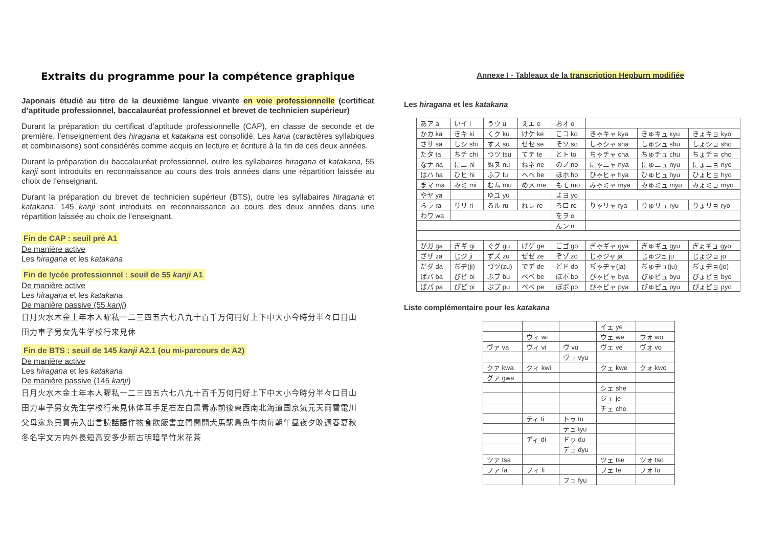Extraits du programme pour la compétence graphique
Japonais étudié au titre de la deuxième langue vivante en voie professionnelle (certificat d’aptitude professionnel, baccalauréat professionnel et brevet de technicien supérieur)
Durant la préparation du certificat d’aptitude professionnelle (CAP), en classe de seconde et de première, l’enseignement des hiragana et katakana est consolidé. Les kana (caractères syllabiques et combinaisons) sont considérés comme acquis en lecture et écriture à la fin de ces deux années.
Durant la préparation du baccalauréat professionnel, outre les syllabaires hiragana et katakana, 55 kanji sont introduits en reconnaissance au cours des trois années dans une répartition laissée au choix de l’enseignant.
Durant la préparation du brevet de technicien supérieur (BTS), outre les syllabaires hiragana et katakana, 145 kanji sont introduits en reconnaissance au cours des deux années dans une répartition laissée au choix de l’enseignant.
Fin de CAP : seuil pré A1
De manière active
Les hiragana et les katakana
Fin de lycée professionnel : seuil de 55 kanji A1
De manière active
Les hiragana et les katakana
De manière passive (55 kanji)
日月火水木金土年本人曜私一二三四五六七八九十百千万何円好上下中大小今時分半々口目山
田力車子男女先生学校行来見休
Fin de BTS : seuil de 145 kanji A2.1 (ou mi-parcours de A2)
De manière active
Les hiragana et les katakana
De manière passive (145 kanji)
日月火水木金土年本人曜私一二三四五六七八九十百千万何円好上下中大小今時分半々口目山
田力車子男女先生学校行来見休体耳手足右左白黒青赤前後東西南北海道国京気元天雨雪電川
父母家糸貝買売入出言読話語作物食飲飯書立門聞間犬馬駅鳥魚牛肉毎朝午昼夜夕晩週春夏秋
冬名字文方内外長短高安多少新古明暗早竹米花茶
Annexe I - Tableaux de la transcription Hepburn modifiée
Les hiragana et les katakana
| あア a | いイ i | うウ u | えエ e | おオ o | | | |
| かカ ka | きキ ki | くク ku | けケ ke | こコ ko | きゃキャ kya | きゅキュ kyu | きょキョ kyo |
| さサ sa | しシ shi | すス su | せセ se | そソ so | しゃシャ sha | しゅシュ shu | しょショ sho |
| たタ ta | ちチ chi | つツ tsu | てテ te | とト to | ちゃチャ cha | ちゅチュ chu | ちょチョ cho |
| なナ na | にニ ni | ぬヌ nu | ねネ ne | のノ no | にゃニャ nya | にゅニュ nyu | にょニョ nyo |
| はハ ha | ひヒ hi | ふフ fu | へヘ he | ほホ ho | ひゃヒャ hya | ひゅヒュ hyu | ひょヒョ hyo |
| まマ ma | みミ mi | むム mu | めメ me | もモ mo | みゃミャ mya | みゅミュ myu | みょミョ myo |
| やヤ ya | | ゆユ yu | | よヨ yo | | | |
| らラ ra | りリ ri | るル ru | れレ re | ろロ ro | りゃリャ rya | りゅリュ ryu | りょリョ ryo |
| わワ wa | | | | をヲ o | | | |
| | | | | んン n | | | |
| がガ ga | ぎギ gi | ぐグ gu | げゲ ge | ごゴ go | ぎゃギャ gya | ぎゅギュ gyu | ぎょギョ gyo |
| ざザ za | じジ ji | ずズ zu | ぜゼ ze | ぞゾ zo | じゃジャ ja | じゅジュ ju | じょジョ jo |
| だダ da | ぢヂ(ji) | づヅ(zu) | でデ de | どド do | ぢゃヂャ(ja) | ぢゅヂュ(ju) | ぢょヂョ(jo) |
| ばバ ba | びビ bi | ぶブ bu | べベ be | ぼボ bo | びゃビャ bya | びゅビュ byu | びょビョ byo |
| ぱパ pa | ぴピ pi | ぷプ pu | ぺペ pe | ぽポ po | ぴゃピャ pya | ぴゅピュ pyu | ぴょピョ pyo |
Liste complémentaire pour les katakana
| | | | イェ ye | |
| | ウィ wi | | ウェ we | ウォ wo |
| ヴァ va | ヴィ vi | ヴ vu | ヴェ ve | ヴォ vo |
| | | ヴュ vyu | | |
| クァ kwa | クィ kwi | | クェ kwe | クォ kwo |
| グァ gwa | | | | |
| | | | シェ she | |
| | | | ジェ je | |
| | | | チェ che | |
| | ティ ti | トゥ tu | | |
| | | テュ tyu | | |
| | ディ di | ドゥ du | | |
| | | デュ dyu | | |
| ツァ tsa | | | ツェ tse | ツォ tso |
| ファ fa | フィ fi | | フェ fe | フォ fo |
| | | フュ fyu | | |